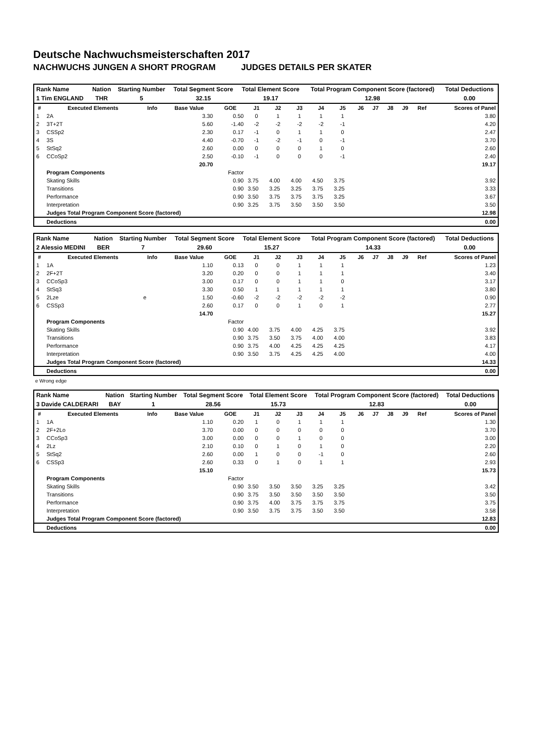Deutsche Nachwuchsmeisterschaften 2017
NACHWUCHS JUNGEN A SHORT PROGRAM JUDGES DETAILS PER SKATER
| Rank Name | Nation | Starting Number | Total Segment Score | Total Element Score | Total Program Component Score (factored) | Total Deductions |
| --- | --- | --- | --- | --- | --- | --- |
| 1 Tim ENGLAND | THR | 5 | 32.15 | 19.17 | 12.98 | 0.00 |
| # | Executed Elements | Info | Base Value | GOE | J1 | J2 | J3 | J4 | J5 | J6 | J7 | J8 | J9 | Ref | Scores of Panel |
| --- | --- | --- | --- | --- | --- | --- | --- | --- | --- | --- | --- | --- | --- | --- | --- |
| 1 | 2A | | 3.30 | 0.50 | 0 | 1 | 1 | 1 | 1 | | | | | | 3.80 |
| 2 | 3T+2T | | 5.60 | -1.40 | -2 | -2 | -2 | -2 | -1 | | | | | | 4.20 |
| 3 | CSSp2 | | 2.30 | 0.17 | -1 | 0 | 1 | 1 | 0 | | | | | | 2.47 |
| 4 | 3S | | 4.40 | -0.70 | -1 | -2 | -1 | 0 | -1 | | | | | | 3.70 |
| 5 | StSq2 | | 2.60 | 0.00 | 0 | 0 | 0 | 1 | 0 | | | | | | 2.60 |
| 6 | CCoSp2 | | 2.50 | -0.10 | -1 | 0 | 0 | 0 | -1 | | | | | | 2.40 |
| | | | 20.70 | | | | | | | | | | | | 19.17 |
| | Program Components | | | Factor | | | | | | | | | | | |
| | Skating Skills | | | 0.90 | 3.75 | 4.00 | 4.00 | 4.50 | 3.75 | | | | | | 3.92 |
| | Transitions | | | 0.90 | 3.50 | 3.25 | 3.25 | 3.75 | 3.25 | | | | | | 3.33 |
| | Performance | | | 0.90 | 3.50 | 3.75 | 3.75 | 3.75 | 3.25 | | | | | | 3.67 |
| | Interpretation | | | 0.90 | 3.25 | 3.75 | 3.50 | 3.50 | 3.50 | | | | | | 3.50 |
| | Judges Total Program Component Score (factored) | | | | | | | | | | | | | | 12.98 |
| | Deductions | | | | | | | | | | | | | | 0.00 |
| Rank Name | Nation | Starting Number | Total Segment Score | Total Element Score | Total Program Component Score (factored) | Total Deductions |
| --- | --- | --- | --- | --- | --- | --- |
| 2 Alessio MEDINI | BER | 7 | 29.60 | 15.27 | 14.33 | 0.00 |
| # | Executed Elements | Info | Base Value | GOE | J1 | J2 | J3 | J4 | J5 | J6 | J7 | J8 | J9 | Ref | Scores of Panel |
| --- | --- | --- | --- | --- | --- | --- | --- | --- | --- | --- | --- | --- | --- | --- | --- |
| 1 | 1A | | 1.10 | 0.13 | 0 | 0 | 1 | 1 | 1 | | | | | | 1.23 |
| 2 | 2F+2T | | 3.20 | 0.20 | 0 | 0 | 1 | 1 | 1 | | | | | | 3.40 |
| 3 | CCoSp3 | | 3.00 | 0.17 | 0 | 0 | 1 | 1 | 0 | | | | | | 3.17 |
| 4 | StSq3 | | 3.30 | 0.50 | 1 | 1 | 1 | 1 | 1 | | | | | | 3.80 |
| 5 | 2Lze | e | 1.50 | -0.60 | -2 | -2 | -2 | -2 | -2 | | | | | | 0.90 |
| 6 | CSSp3 | | 2.60 | 0.17 | 0 | 0 | 1 | 0 | 1 | | | | | | 2.77 |
| | | | 14.70 | | | | | | | | | | | | 15.27 |
| | Program Components | | | Factor | | | | | | | | | | | |
| | Skating Skills | | | 0.90 | 4.00 | 3.75 | 4.00 | 4.25 | 3.75 | | | | | | 3.92 |
| | Transitions | | | 0.90 | 3.75 | 3.50 | 3.75 | 4.00 | 4.00 | | | | | | 3.83 |
| | Performance | | | 0.90 | 3.75 | 4.00 | 4.25 | 4.25 | 4.25 | | | | | | 4.17 |
| | Interpretation | | | 0.90 | 3.50 | 3.75 | 4.25 | 4.25 | 4.00 | | | | | | 4.00 |
| | Judges Total Program Component Score (factored) | | | | | | | | | | | | | | 14.33 |
| | Deductions | | | | | | | | | | | | | | 0.00 |
e Wrong edge
| Rank Name | Nation | Starting Number | Total Segment Score | Total Element Score | Total Program Component Score (factored) | Total Deductions |
| --- | --- | --- | --- | --- | --- | --- |
| 3 Davide CALDERARI | BAY | 1 | 28.56 | 15.73 | 12.83 | 0.00 |
| # | Executed Elements | Info | Base Value | GOE | J1 | J2 | J3 | J4 | J5 | J6 | J7 | J8 | J9 | Ref | Scores of Panel |
| --- | --- | --- | --- | --- | --- | --- | --- | --- | --- | --- | --- | --- | --- | --- | --- |
| 1 | 1A | | 1.10 | 0.20 | 1 | 0 | 1 | 1 | 1 | | | | | | 1.30 |
| 2 | 2F+2Lo | | 3.70 | 0.00 | 0 | 0 | 0 | 0 | 0 | | | | | | 3.70 |
| 3 | CCoSp3 | | 3.00 | 0.00 | 0 | 0 | 1 | 0 | 0 | | | | | | 3.00 |
| 4 | 2Lz | | 2.10 | 0.10 | 0 | 1 | 0 | 1 | 0 | | | | | | 2.20 |
| 5 | StSq2 | | 2.60 | 0.00 | 1 | 0 | 0 | -1 | 0 | | | | | | 2.60 |
| 6 | CSSp3 | | 2.60 | 0.33 | 0 | 1 | 0 | 1 | 1 | | | | | | 2.93 |
| | | | 15.10 | | | | | | | | | | | | 15.73 |
| | Program Components | | | Factor | | | | | | | | | | | |
| | Skating Skills | | | 0.90 | 3.50 | 3.50 | 3.50 | 3.25 | 3.25 | | | | | | 3.42 |
| | Transitions | | | 0.90 | 3.75 | 3.50 | 3.50 | 3.50 | 3.50 | | | | | | 3.50 |
| | Performance | | | 0.90 | 3.75 | 4.00 | 3.75 | 3.75 | 3.75 | | | | | | 3.75 |
| | Interpretation | | | 0.90 | 3.50 | 3.75 | 3.75 | 3.50 | 3.50 | | | | | | 3.58 |
| | Judges Total Program Component Score (factored) | | | | | | | | | | | | | | 12.83 |
| | Deductions | | | | | | | | | | | | | | 0.00 |